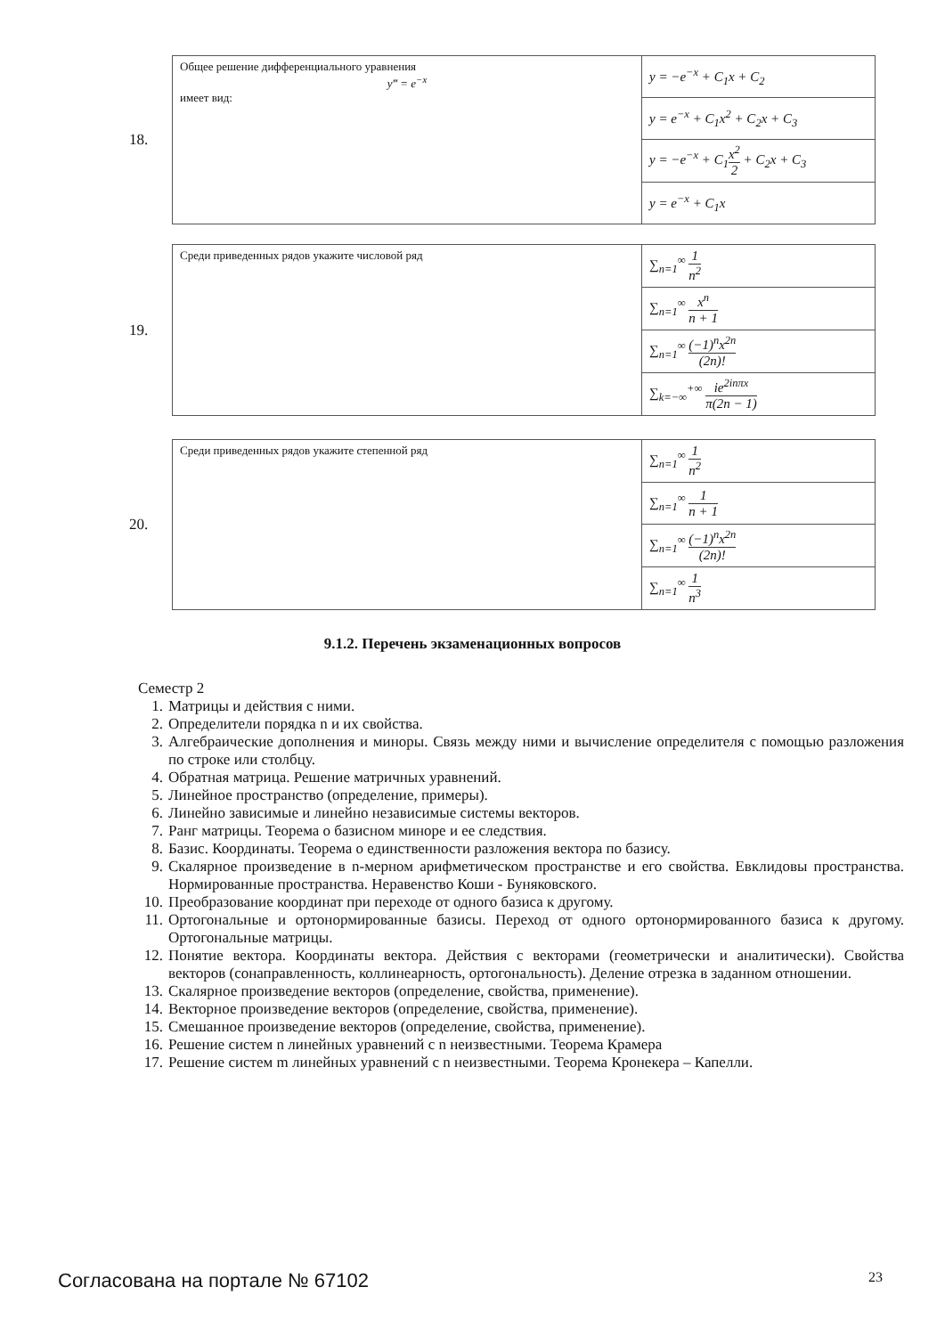18.
| Общее решение дифференциального уравнения y‴ = e<sup>−x</sup> имеет вид: | y = −e<sup>−x</sup> + C<sub>1</sub>x + C<sub>2</sub> |
| | y = e<sup>−x</sup> + C<sub>1</sub>x<sup>2</sup> + C<sub>2</sub>x + C<sub>3</sub> |
| | y = −e<sup>−x</sup> + C<sub>1</sub> x<sup>2</sup> 2 + C<sub>2</sub>x + C<sub>3</sub> |
| | y = e<sup>−x</sup> + C<sub>1</sub>x |
19.
| Среди приведенных рядов укажите числовой ряд | ∑<sub>n=1</sub><sup>∞</sup> 1 n<sup>2</sup> |
| | ∑<sub>n=1</sub><sup>∞</sup> x<sup>n</sup> n + 1 |
| | ∑<sub>n=1</sub><sup>∞</sup> (−1)<sup>n</sup>x<sup>2n</sup> (2n)! |
| | ∑<sub>k=−∞</sub><sup>+∞</sup> ie<sup>2inπx</sup> π(2n − 1) |
20.
| Среди приведенных рядов укажите степенной ряд | ∑<sub>n=1</sub><sup>∞</sup> 1 n<sup>2</sup> |
| | ∑<sub>n=1</sub><sup>∞</sup> 1 n + 1 |
| | ∑<sub>n=1</sub><sup>∞</sup> (−1)<sup>n</sup>x<sup>2n</sup> (2n)! |
| | ∑<sub>n=1</sub><sup>∞</sup> 1 n<sup>3</sup> |
9.1.2. Перечень экзаменационных вопросов
Семестр 2
1. Матрицы и действия с ними.
2. Определители порядка n и их свойства.
3. Алгебраические дополнения и миноры. Связь между ними и вычисление определителя с помощью разложения по строке или столбцу.
4. Обратная матрица. Решение матричных уравнений.
5. Линейное пространство (определение, примеры).
6. Линейно зависимые и линейно независимые системы векторов.
7. Ранг матрицы. Теорема о базисном миноре и ее следствия.
8. Базис. Координаты. Теорема о единственности разложения вектора по базису.
9. Скалярное произведение в n-мерном арифметическом пространстве и его свойства. Евклидовы пространства. Нормированные пространства. Неравенство Коши - Буняковского.
10. Преобразование координат при переходе от одного базиса к другому.
11. Ортогональные и ортонормированные базисы. Переход от одного ортонормированного базиса к другому. Ортогональные матрицы.
12. Понятие вектора. Координаты вектора. Действия с векторами (геометрически и аналитически). Свойства векторов (сонаправленность, коллинеарность, ортогональность). Деление отрезка в заданном отношении.
13. Скалярное произведение векторов (определение, свойства, применение).
14. Векторное произведение векторов (определение, свойства, применение).
15. Смешанное произведение векторов (определение, свойства, применение).
16. Решение систем n линейных уравнений с n неизвестными. Теорема Крамера
17. Решение систем m линейных уравнений с n неизвестными. Теорема Кронекера – Капелли.
Согласована на портале № 67102 23